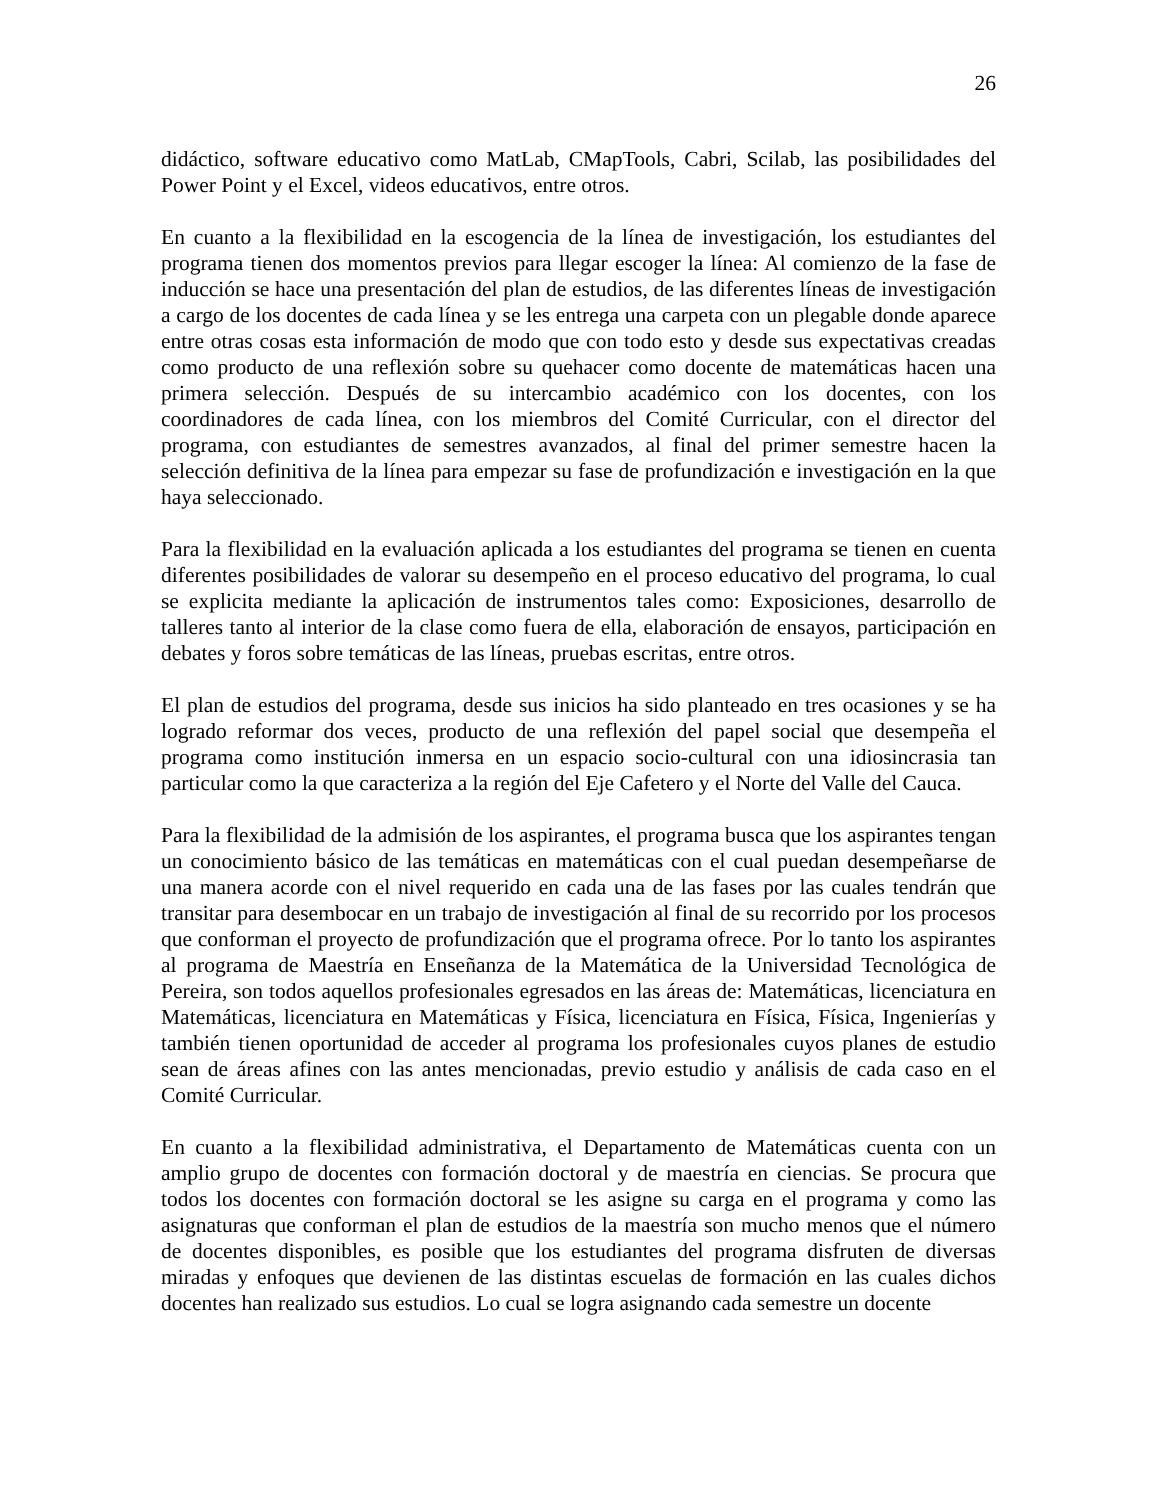26
didáctico, software educativo como MatLab, CMapTools, Cabri, Scilab, las posibilidades del Power Point y el Excel, videos educativos, entre otros.
En cuanto a la flexibilidad en la escogencia de la línea de investigación, los estudiantes del programa tienen dos momentos previos para llegar escoger la línea: Al comienzo de la fase de inducción se hace una presentación del plan de estudios, de las diferentes líneas de investigación a cargo de los docentes de cada línea y se les entrega una carpeta con un plegable donde aparece entre otras cosas esta información de modo que con todo esto y desde sus expectativas creadas como producto de una reflexión sobre su quehacer como docente de matemáticas hacen una primera selección. Después de su intercambio académico con los docentes, con los coordinadores de cada línea, con los miembros del Comité Curricular, con el director del programa, con estudiantes de semestres avanzados, al final del primer semestre hacen la selección definitiva de la línea para empezar su fase de profundización e investigación en la que haya seleccionado.
Para la flexibilidad en la evaluación aplicada a los estudiantes del programa se tienen en cuenta diferentes posibilidades de valorar su desempeño en el proceso educativo del programa, lo cual se explicita mediante la aplicación de instrumentos tales como: Exposiciones, desarrollo de talleres tanto al interior de la clase como fuera de ella, elaboración de ensayos, participación en debates y foros sobre temáticas de las líneas, pruebas escritas, entre otros.
El plan de estudios del programa, desde sus inicios ha sido planteado en tres ocasiones y se ha logrado reformar dos veces, producto de una reflexión del papel social que desempeña el programa como institución inmersa en un espacio socio-cultural con una idiosincrasia tan particular como la que caracteriza a la región del Eje Cafetero y el Norte del Valle del Cauca.
Para la flexibilidad de la admisión de los aspirantes, el programa busca que los aspirantes tengan un conocimiento básico de las temáticas en matemáticas con el cual puedan desempeñarse de una manera acorde con el nivel requerido en cada una de las fases por las cuales tendrán que transitar para desembocar en un trabajo de investigación al final de su recorrido por los procesos que conforman el proyecto de profundización que el programa ofrece. Por lo tanto los aspirantes al programa de Maestría en Enseñanza de la Matemática de la Universidad Tecnológica de Pereira, son todos aquellos profesionales egresados en las áreas de: Matemáticas, licenciatura en Matemáticas, licenciatura en Matemáticas y Física, licenciatura en Física, Física, Ingenierías y también tienen oportunidad de acceder al programa los profesionales cuyos planes de estudio sean de áreas afines con las antes mencionadas, previo estudio y análisis de cada caso en el Comité Curricular.
En cuanto a la flexibilidad administrativa, el Departamento de Matemáticas cuenta con un amplio grupo de docentes con formación doctoral y de maestría en ciencias. Se procura que todos los docentes con formación doctoral se les asigne su carga en el programa y como las asignaturas que conforman el plan de estudios de la maestría son mucho menos que el número de docentes disponibles, es posible que los estudiantes del programa disfruten de diversas miradas y enfoques que devienen de las distintas escuelas de formación en las cuales dichos docentes han realizado sus estudios. Lo cual se logra asignando cada semestre un docente